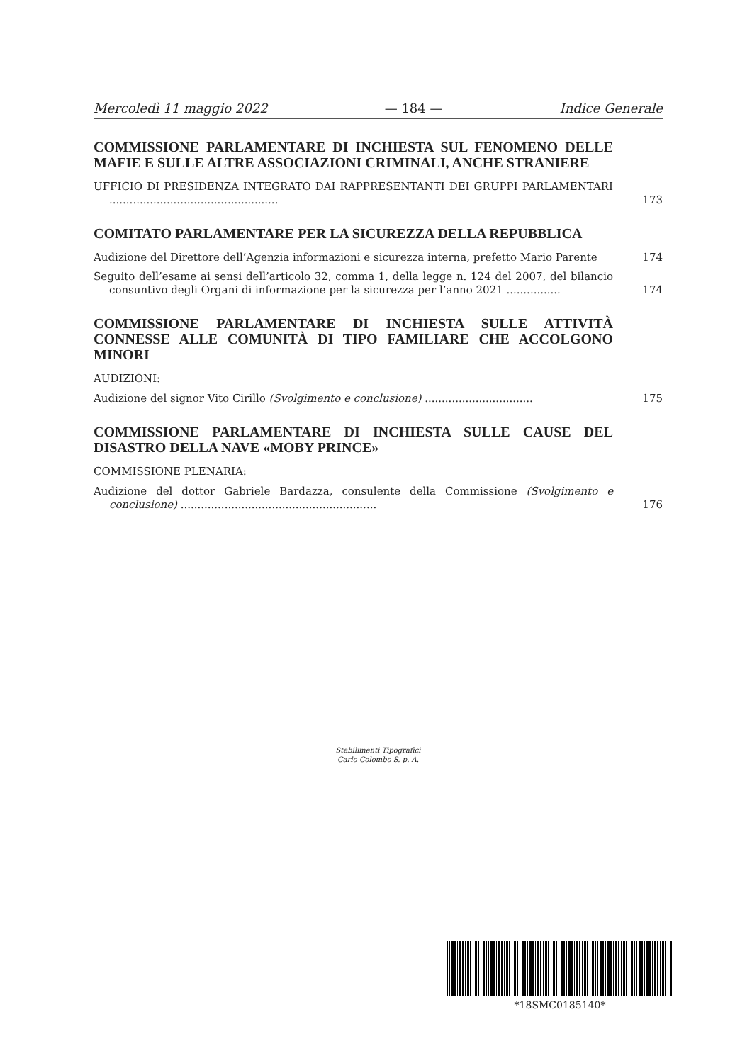Mercoledì 11 maggio 2022 — 184 — Indice Generale
COMMISSIONE PARLAMENTARE DI INCHIESTA SUL FENOMENO DELLE MAFIE E SULLE ALTRE ASSOCIAZIONI CRIMINALI, ANCHE STRANIERE
UFFICIO DI PRESIDENZA INTEGRATO DAI RAPPRESENTANTI DEI GRUPPI PARLAMENTARI ..................................................
173
COMITATO PARLAMENTARE PER LA SICUREZZA DELLA REPUBBLICA
Audizione del Direttore dell’Agenzia informazioni e sicurezza interna, prefetto Mario Parente
174
Seguito dell’esame ai sensi dell’articolo 32, comma 1, della legge n. 124 del 2007, del bilancio consuntivo degli Organi di informazione per la sicurezza per l’anno 2021 ................
174
COMMISSIONE PARLAMENTARE DI INCHIESTA SULLE ATTIVITÀ CONNESSE ALLE COMUNITÀ DI TIPO FAMILIARE CHE ACCOLGONO MINORI
AUDIZIONI:
Audizione del signor Vito Cirillo (Svolgimento e conclusione) ................................
175
COMMISSIONE PARLAMENTARE DI INCHIESTA SULLE CAUSE DEL DISASTRO DELLA NAVE «MOBY PRINCE»
COMMISSIONE PLENARIA:
Audizione del dottor Gabriele Bardazza, consulente della Commissione (Svolgimento e conclusione) ..........................................................
176
Stabilimenti Tipografici
Carlo Colombo S. p. A.
*18SMC0185140*